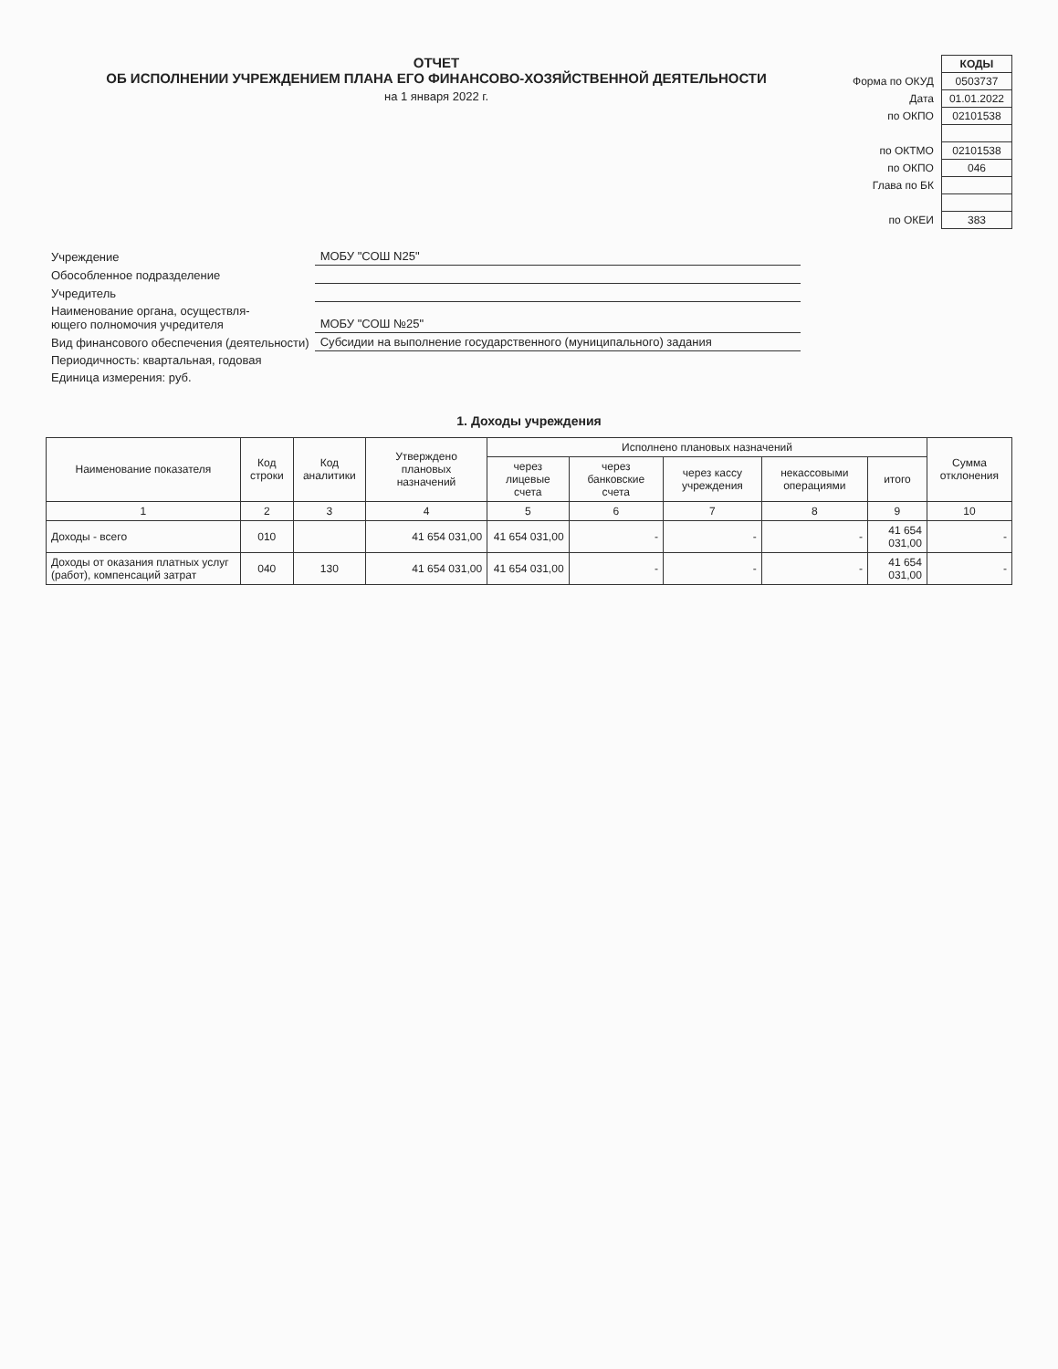ОТЧЕТ
ОБ ИСПОЛНЕНИИ УЧРЕЖДЕНИЕМ ПЛАНА ЕГО ФИНАНСОВО-ХОЗЯЙСТВЕННОЙ ДЕЯТЕЛЬНОСТИ
на 1 января 2022 г.
| | КОДЫ |
| Форма по ОКУД | 0503737 |
| Дата | 01.01.2022 |
| по ОКПО | 02101538 |
| по ОКТМО | 02101538 |
| по ОКПО | 046 |
| Глава по БК | |
| по ОКЕИ | 383 |
| Учреждение | МОБУ "СОШ N25" |
| Обособленное подразделение | |
| Учредитель | |
| Наименование органа, осуществля- ющего полномочия учредителя | МОБУ "СОШ №25" |
| Вид финансового обеспечения (деятельности) | Субсидии на выполнение государственного (муниципального) задания |
| Периодичность: квартальная, годовая | |
| Единица измерения: руб. | |
1. Доходы учреждения
| Наименование показателя | Код строки | Код аналитики | Утверждено плановых назначений | Исполнено плановых назначений | | | | | Сумма отклонения |
| --- | --- | --- | --- | --- | --- | --- | --- | --- | --- |
| | | | | через лицевые счета | через банковские счета | через кассу учреждения | некассовыми операциями | итого | |
| 1 | 2 | 3 | 4 | 5 | 6 | 7 | 8 | 9 | 10 |
| Доходы - всего | 010 | | 41 654 031,00 | 41 654 031,00 | - | - | - | 41 654 031,00 | - |
| Доходы от оказания платных услуг (работ), компенсаций затрат | 040 | 130 | 41 654 031,00 | 41 654 031,00 | - | - | - | 41 654 031,00 | - |